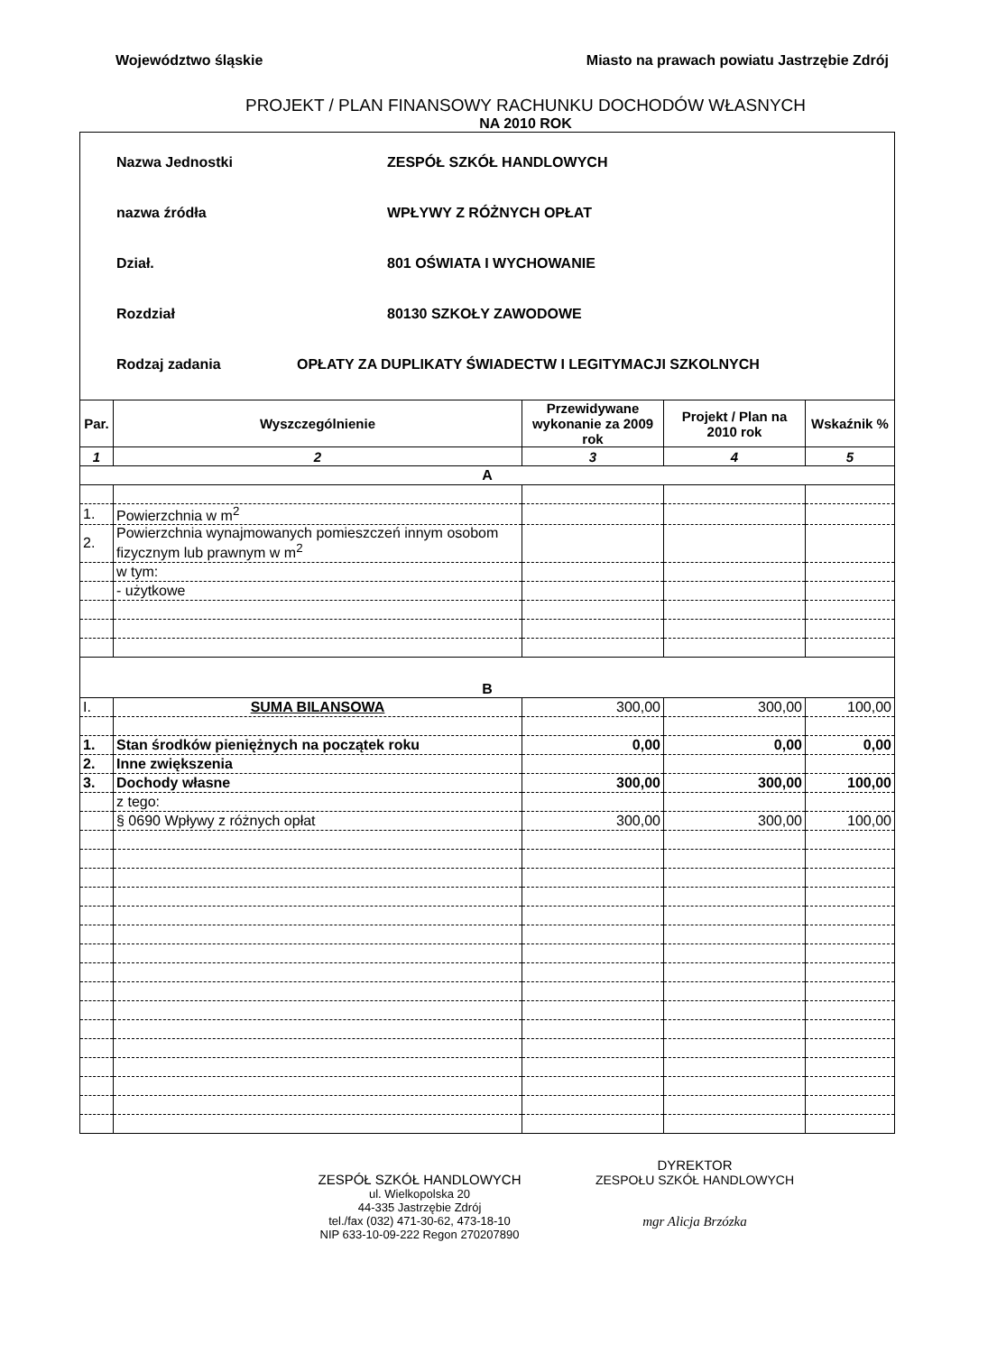Województwo śląskie Miasto na prawach powiatu Jastrzębie Zdrój
PROJEKT / PLAN FINANSOWY RACHUNKU DOCHODÓW WŁASNYCH
NA 2010 ROK
Nazwa Jednostki ZESPÓŁ SZKÓŁ HANDLOWYCH
nazwa źródła WPŁYWY Z RÓŻNYCH OPŁAT
Dział. 801 OŚWIATA I WYCHOWANIE
Rozdział 80130 SZKOŁY ZAWODOWE
Rodzaj zadania OPŁATY ZA DUPLIKATY ŚWIADECTW I LEGITYMACJI SZKOLNYCH
| Par. | Wyszczególnienie | Przewidywane wykonanie za 2009 rok | Projekt / Plan na 2010 rok | Wskaźnik % |
| --- | --- | --- | --- | --- |
| 1 | 2 | 3 | 4 | 5 |
| A | | | | |
| 1. | Powierzchnia w m<sup>2</sup> | | | |
| 2. | Powierzchnia wynajmowanych pomieszczeń innym osobom fizycznym lub prawnym w m<sup>2</sup> | | | |
| | w tym: | | | |
| | - użytkowe | | | |
| B | | | | |
| I. | SUMA BILANSOWA | 300,00 | 300,00 | 100,00 |
| 1. | Stan środków pieniężnych na początek roku | 0,00 | 0,00 | 0,00 |
| 2. | Inne zwiększenia | | | |
| 3. | Dochody własne | 300,00 | 300,00 | 100,00 |
| | z tego: | | | |
| | § 0690 Wpływy z różnych opłat | 300,00 | 300,00 | 100,00 |
ZESPÓŁ SZKÓŁ HANDLOWYCH
ul. Wielkopolska 20
44-335 Jastrzębie Zdrój
tel./fax (032) 471-30-62, 473-18-10
NIP 633-10-09-222 Regon 270207890
DYREKTOR
ZESPOŁU SZKÓŁ HANDLOWYCH
mgr Alicja Brzózka